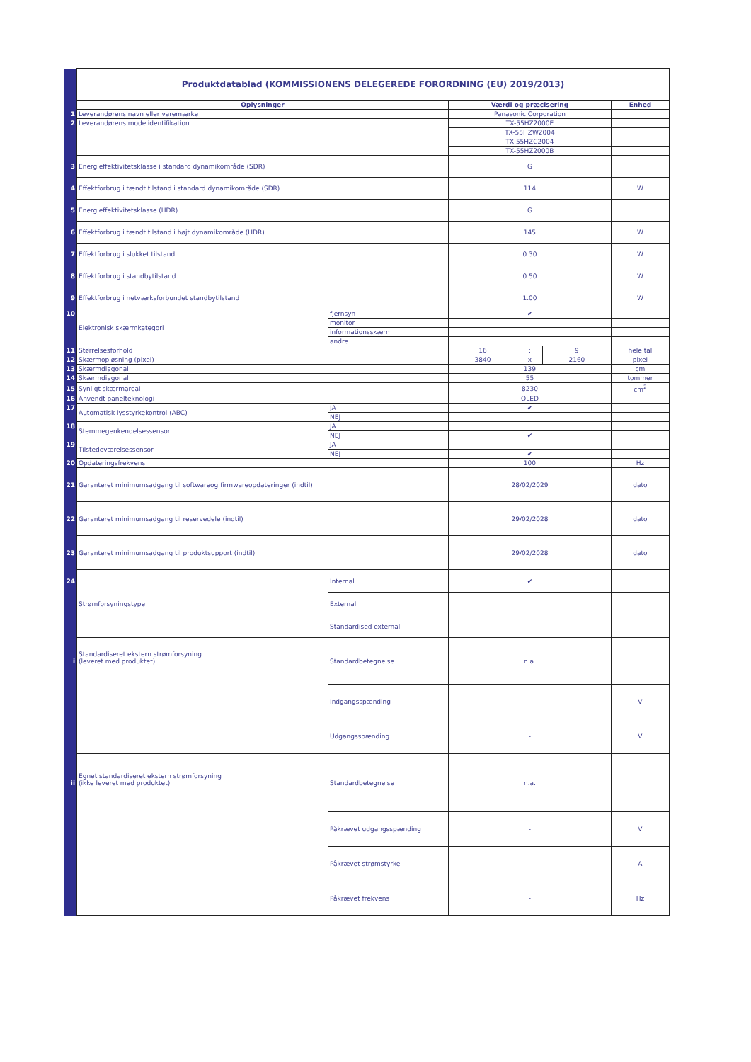| | Produktdatablad (KOMMISSIONENS DELEGEREDE FORORDNING (EU) 2019/2013) | | | | | |
| | Oplysninger | | Værdi og præcisering | | | Enhed |
| 1 | Leverandørens navn eller varemærke | | Panasonic Corporation | | | |
| 2 | Leverandørens modelidentifikation | | TX-55HZ2000E | | | |
| | | | TX-55HZW2004 | | | |
| | | | TX-55HZC2004 | | | |
| | | | TX-55HZ2000B | | | |
| 3 | Energieffektivitetsklasse i standard dynamikområde (SDR) | | G | | | |
| 4 | Effektforbrug i tændt tilstand i standard dynamikområde (SDR) | | 114 | | | W |
| 5 | Energieffektivitetsklasse (HDR) | | G | | | |
| 6 | Effektforbrug i tændt tilstand i højt dynamikområde (HDR) | | 145 | | | W |
| 7 | Effektforbrug i slukket tilstand | | 0.30 | | | W |
| 8 | Effektforbrug i standbytilstand | | 0.50 | | | W |
| 9 | Effektforbrug i netværksforbundet standbytilstand | | 1.00 | | | W |
| 10 | Elektronisk skærmkategori | fjernsyn | ✔ | | | |
| | | monitor | | | | |
| | | informationsskærm | | | | |
| | | andre | | | | |
| 11 | Størrelsesforhold | | 16 | : | 9 | hele tal |
| 12 | Skærmopløsning (pixel) | | 3840 | x | 2160 | pixel |
| 13 | Skærmdiagonal | | 139 | | | cm |
| 14 | Skærmdiagonal | | 55 | | | tommer |
| 15 | Synligt skærmareal | | 8230 | | | cm<sup>2</sup> |
| 16 | Anvendt panelteknologi | | OLED | | | |
| 17 | Automatisk lysstyrkekontrol (ABC) | JA | ✔ | | | |
| | | NEJ | | | | |
| 18 | Stemmegenkendelsessensor | JA | | | | |
| | | NEJ | ✔ | | | |
| 19 | Tilstedeværelsessensor | JA | | | | |
| | | NEJ | ✔ | | | |
| 20 | Opdateringsfrekvens | | 100 | | | Hz |
| 21 | Garanteret minimumsadgang til softwareog firmwareopdateringer (indtil) | | 28/02/2029 | | | dato |
| 22 | Garanteret minimumsadgang til reservedele (indtil) | | 29/02/2028 | | | dato |
| 23 | Garanteret minimumsadgang til produktsupport (indtil) | | 29/02/2028 | | | dato |
| 24 | Strømforsyningstype | Internal | ✔ | | | |
| | | External | | | | |
| | | Standardised external | | | | |
| i | Standardiseret ekstern strømforsyning (leveret med produktet) | Standardbetegnelse | n.a. | | | |
| | | Indgangsspænding | - | | | V |
| | | Udgangsspænding | - | | | V |
| ii | Egnet standardiseret ekstern strømforsyning (ikke leveret med produktet) | Standardbetegnelse | n.a. | | | |
| | | Påkrævet udgangsspænding | - | | | V |
| | | Påkrævet strømstyrke | - | | | A |
| | | Påkrævet frekvens | - | | | Hz |